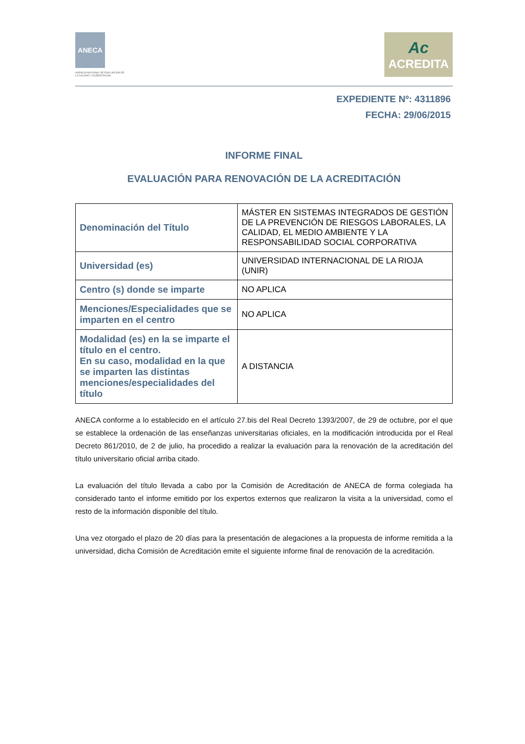ANECA
AGENCIA NACIONAL DE EVALUACIÓN DE LA CALIDAD Y ACREDITACIÓN
Ac
ACREDITA
EXPEDIENTE Nº: 4311896
FECHA: 29/06/2015
INFORME FINAL
EVALUACIÓN PARA RENOVACIÓN DE LA ACREDITACIÓN
| Denominación del Título | MÁSTER EN SISTEMAS INTEGRADOS DE GESTIÓN DE LA PREVENCIÓN DE RIESGOS LABORALES, LA CALIDAD, EL MEDIO AMBIENTE Y LA RESPONSABILIDAD SOCIAL CORPORATIVA |
| Universidad (es) | UNIVERSIDAD INTERNACIONAL DE LA RIOJA (UNIR) |
| Centro (s) donde se imparte | NO APLICA |
| Menciones/Especialidades que se imparten en el centro | NO APLICA |
| Modalidad (es) en la se imparte el título en el centro. En su caso, modalidad en la que se imparten las distintas menciones/especialidades del título | A DISTANCIA |
ANECA conforme a lo establecido en el artículo 27.bis del Real Decreto 1393/2007, de 29 de octubre, por el que se establece la ordenación de las enseñanzas universitarias oficiales, en la modificación introducida por el Real Decreto 861/2010, de 2 de julio, ha procedido a realizar la evaluación para la renovación de la acreditación del título universitario oficial arriba citado.
La evaluación del título llevada a cabo por la Comisión de Acreditación de ANECA de forma colegiada ha considerado tanto el informe emitido por los expertos externos que realizaron la visita a la universidad, como el resto de la información disponible del título.
Una vez otorgado el plazo de 20 días para la presentación de alegaciones a la propuesta de informe remitida a la universidad, dicha Comisión de Acreditación emite el siguiente informe final de renovación de la acreditación.